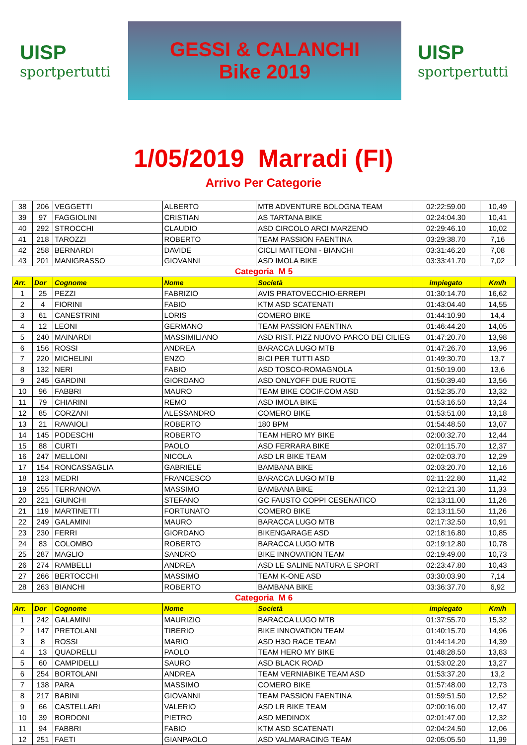UISP
sportpertutti
GESSI & CALANCHI
Bike 2019
UISP
sportpertutti
1/05/2019 Marradi (FI)
Arrivo Per Categorie
| 38 | 206 | VEGGETTI | ALBERTO | MTB ADVENTURE BOLOGNA TEAM | 02:22:59.00 | 10,49 |
| 39 | 97 | FAGGIOLINI | CRISTIAN | AS TARTANA BIKE | 02:24:04.30 | 10,41 |
| 40 | 292 | STROCCHI | CLAUDIO | ASD CIRCOLO ARCI MARZENO | 02:29:46.10 | 10,02 |
| 41 | 218 | TAROZZI | ROBERTO | TEAM PASSION FAENTINA | 03:29:38.70 | 7,16 |
| 42 | 258 | BERNARDI | DAVIDE | CICLI MATTEONI - BIANCHI | 03:31:46.20 | 7,08 |
| 43 | 201 | MANIGRASSO | GIOVANNI | ASD IMOLA BIKE | 03:33:41.70 | 7,02 |
| Categoria M 5 | | | | | | |
| Arr. | Dor | Cognome | Nome | Società | impiegato | Km/h |
| 1 | 25 | PEZZI | FABRIZIO | AVIS PRATOVECCHIO-ERREPI | 01:30:14.70 | 16,62 |
| 2 | 4 | FIORINI | FABIO | KTM ASD SCATENATI | 01:43:04.40 | 14,55 |
| 3 | 61 | CANESTRINI | LORIS | COMERO BIKE | 01:44:10.90 | 14,4 |
| 4 | 12 | LEONI | GERMANO | TEAM PASSION FAENTINA | 01:46:44.20 | 14,05 |
| 5 | 240 | MAINARDI | MASSIMILIANO | ASD RIST. PIZZ NUOVO PARCO DEI CILIEG | 01:47:20.70 | 13,98 |
| 6 | 156 | ROSSI | ANDREA | BARACCA LUGO MTB | 01:47:26.70 | 13,96 |
| 7 | 220 | MICHELINI | ENZO | BICI PER TUTTI ASD | 01:49:30.70 | 13,7 |
| 8 | 132 | NERI | FABIO | ASD TOSCO-ROMAGNOLA | 01:50:19.00 | 13,6 |
| 9 | 245 | GARDINI | GIORDANO | ASD ONLYOFF DUE RUOTE | 01:50:39.40 | 13,56 |
| 10 | 96 | FABBRI | MAURO | TEAM BIKE COCIF.COM ASD | 01:52:35.70 | 13,32 |
| 11 | 79 | CHIARINI | REMO | ASD IMOLA BIKE | 01:53:16.50 | 13,24 |
| 12 | 85 | CORZANI | ALESSANDRO | COMERO BIKE | 01:53:51.00 | 13,18 |
| 13 | 21 | RAVAIOLI | ROBERTO | 180 BPM | 01:54:48.50 | 13,07 |
| 14 | 145 | PODESCHI | ROBERTO | TEAM HERO MY BIKE | 02:00:32.70 | 12,44 |
| 15 | 88 | CURTI | PAOLO | ASD FERRARA BIKE | 02:01:15.70 | 12,37 |
| 16 | 247 | MELLONI | NICOLA | ASD LR BIKE TEAM | 02:02:03.70 | 12,29 |
| 17 | 154 | RONCASSAGLIA | GABRIELE | BAMBANA BIKE | 02:03:20.70 | 12,16 |
| 18 | 123 | MEDRI | FRANCESCO | BARACCA LUGO MTB | 02:11:22.80 | 11,42 |
| 19 | 255 | TERRANOVA | MASSIMO | BAMBANA BIKE | 02:12:21.30 | 11,33 |
| 20 | 221 | GIUNCHI | STEFANO | GC FAUSTO COPPI CESENATICO | 02:13:11.00 | 11,26 |
| 21 | 119 | MARTINETTI | FORTUNATO | COMERO BIKE | 02:13:11.50 | 11,26 |
| 22 | 249 | GALAMINI | MAURO | BARACCA LUGO MTB | 02:17:32.50 | 10,91 |
| 23 | 230 | FERRI | GIORDANO | BIKENGARAGE ASD | 02:18:16.80 | 10,85 |
| 24 | 83 | COLOMBO | ROBERTO | BARACCA LUGO MTB | 02:19:12.80 | 10,78 |
| 25 | 287 | MAGLIO | SANDRO | BIKE INNOVATION TEAM | 02:19:49.00 | 10,73 |
| 26 | 274 | RAMBELLI | ANDREA | ASD LE SALINE NATURA E SPORT | 02:23:47.80 | 10,43 |
| 27 | 266 | BERTOCCHI | MASSIMO | TEAM K-ONE ASD | 03:30:03.90 | 7,14 |
| 28 | 263 | BIANCHI | ROBERTO | BAMBANA BIKE | 03:36:37.70 | 6,92 |
| Categoria M 6 | | | | | | |
| Arr. | Dor | Cognome | Nome | Società | impiegato | Km/h |
| 1 | 242 | GALAMINI | MAURIZIO | BARACCA LUGO MTB | 01:37:55.70 | 15,32 |
| 2 | 147 | PRETOLANI | TIBERIO | BIKE INNOVATION TEAM | 01:40:15.70 | 14,96 |
| 3 | 8 | ROSSI | MARIO | ASD H3O RACE TEAM | 01:44:14.20 | 14,39 |
| 4 | 13 | QUADRELLI | PAOLO | TEAM HERO MY BIKE | 01:48:28.50 | 13,83 |
| 5 | 60 | CAMPIDELLI | SAURO | ASD BLACK ROAD | 01:53:02.20 | 13,27 |
| 6 | 254 | BORTOLANI | ANDREA | TEAM VERNIABIKE TEAM ASD | 01:53:37.20 | 13,2 |
| 7 | 138 | PARA | MASSIMO | COMERO BIKE | 01:57:48.00 | 12,73 |
| 8 | 217 | BABINI | GIOVANNI | TEAM PASSION FAENTINA | 01:59:51.50 | 12,52 |
| 9 | 66 | CASTELLARI | VALERIO | ASD LR BIKE TEAM | 02:00:16.00 | 12,47 |
| 10 | 39 | BORDONI | PIETRO | ASD MEDINOX | 02:01:47.00 | 12,32 |
| 11 | 94 | FABBRI | FABIO | KTM ASD SCATENATI | 02:04:24.50 | 12,06 |
| 12 | 251 | FAETI | GIANPAOLO | ASD VALMARACING TEAM | 02:05:05.50 | 11,99 |